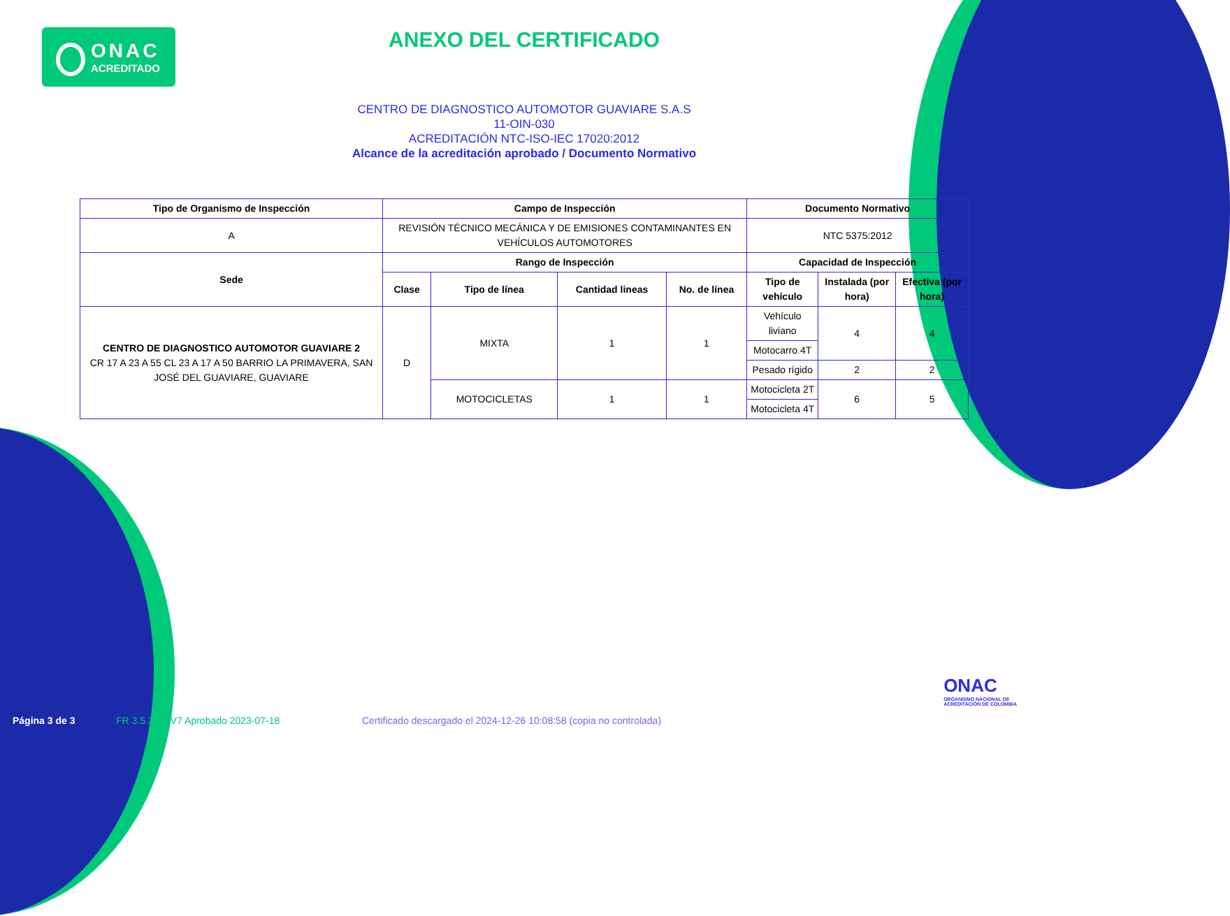ONAC
ACREDITADO
ANEXO DEL CERTIFICADO
CENTRO DE DIAGNOSTICO AUTOMOTOR GUAVIARE S.A.S
11-OIN-030
ACREDITACIÓN NTC-ISO-IEC 17020:2012
Alcance de la acreditación aprobado / Documento Normativo
| Tipo de Organismo de Inspección | Campo de Inspección | | | | Documento Normativo | | |
| --- | --- | --- | --- | --- | --- | --- | --- |
| A | REVISIÓN TÉCNICO MECÁNICA Y DE EMISIONES CONTAMINANTES EN VEHÍCULOS AUTOMOTORES | | | | NTC 5375:2012 | | |
| Sede | Rango de Inspección | | | | Capacidad de Inspección | | |
| | Clase | Tipo de línea | Cantidad lineas | No. de línea | Tipo de vehículo | Instalada (por hora) | Efectiva (por hora) |
| CENTRO DE DIAGNOSTICO AUTOMOTOR GUAVIARE 2 CR 17 A 23 A 55 CL 23 A 17 A 50 BARRIO LA PRIMAVERA, SAN JOSÉ DEL GUAVIARE, GUAVIARE | D | MIXTA | 1 | 1 | Vehículo liviano | 4 | 4 |
| | | | | | Motocarro 4T | | |
| | | | | | Pesado rígido | 2 | 2 |
| | | MOTOCICLETAS | 1 | 1 | Motocicleta 2T | 6 | 5 |
| | | | | | Motocicleta 4T | | |
ONAC
ORGANISMO NACIONAL DE
ACREDITACIÓN DE COLOMBIA
Página 3 de 3
FR 3.5.3-03 V7 Aprobado 2023-07-18
Certificado descargado el 2024-12-26 10:08:58 (copia no controlada)